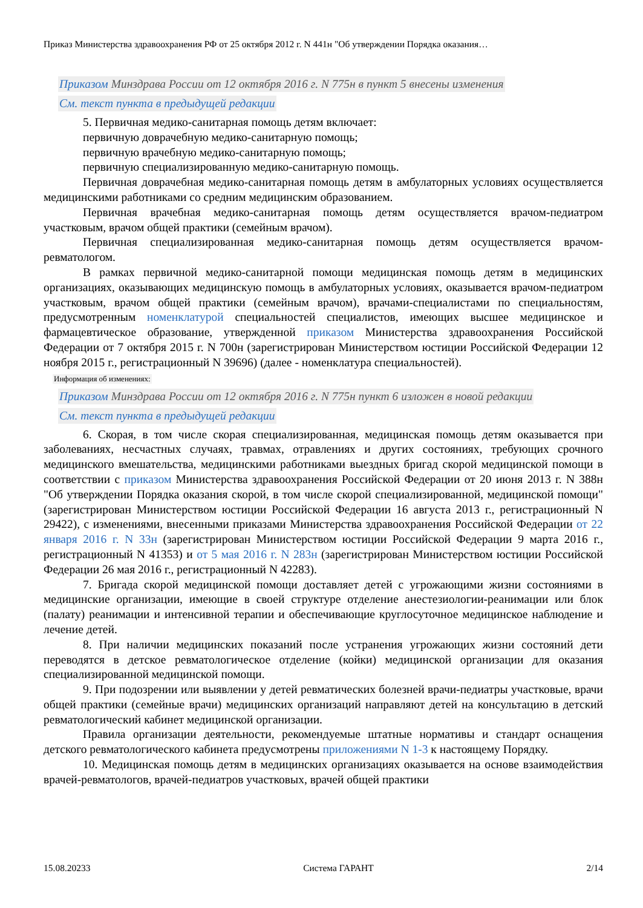Приказ Министерства здравоохранения РФ от 25 октября 2012 г. N 441н "Об утверждении Порядка оказания…
Приказом Минздрава России от 12 октября 2016 г. N 775н в пункт 5 внесены изменения
См. текст пункта в предыдущей редакции
5. Первичная медико-санитарная помощь детям включает:
первичную доврачебную медико-санитарную помощь;
первичную врачебную медико-санитарную помощь;
первичную специализированную медико-санитарную помощь.
Первичная доврачебная медико-санитарная помощь детям в амбулаторных условиях осуществляется медицинскими работниками со средним медицинским образованием.
Первичная врачебная медико-санитарная помощь детям осуществляется врачом-педиатром участковым, врачом общей практики (семейным врачом).
Первичная специализированная медико-санитарная помощь детям осуществляется врачом-ревматологом.
В рамках первичной медико-санитарной помощи медицинская помощь детям в медицинских организациях, оказывающих медицинскую помощь в амбулаторных условиях, оказывается врачом-педиатром участковым, врачом общей практики (семейным врачом), врачами-специалистами по специальностям, предусмотренным номенклатурой специальностей специалистов, имеющих высшее медицинское и фармацевтическое образование, утвержденной приказом Министерства здравоохранения Российской Федерации от 7 октября 2015 г. N 700н (зарегистрирован Министерством юстиции Российской Федерации 12 ноября 2015 г., регистрационный N 39696) (далее - номенклатура специальностей).
Информация об изменениях:
Приказом Минздрава России от 12 октября 2016 г. N 775н пункт 6 изложен в новой редакции
См. текст пункта в предыдущей редакции
6. Скорая, в том числе скорая специализированная, медицинская помощь детям оказывается при заболеваниях, несчастных случаях, травмах, отравлениях и других состояниях, требующих срочного медицинского вмешательства, медицинскими работниками выездных бригад скорой медицинской помощи в соответствии с приказом Министерства здравоохранения Российской Федерации от 20 июня 2013 г. N 388н "Об утверждении Порядка оказания скорой, в том числе скорой специализированной, медицинской помощи" (зарегистрирован Министерством юстиции Российской Федерации 16 августа 2013 г., регистрационный N 29422), с изменениями, внесенными приказами Министерства здравоохранения Российской Федерации от 22 января 2016 г. N 33н (зарегистрирован Министерством юстиции Российской Федерации 9 марта 2016 г., регистрационный N 41353) и от 5 мая 2016 г. N 283н (зарегистрирован Министерством юстиции Российской Федерации 26 мая 2016 г., регистрационный N 42283).
7. Бригада скорой медицинской помощи доставляет детей с угрожающими жизни состояниями в медицинские организации, имеющие в своей структуре отделение анестезиологии-реанимации или блок (палату) реанимации и интенсивной терапии и обеспечивающие круглосуточное медицинское наблюдение и лечение детей.
8. При наличии медицинских показаний после устранения угрожающих жизни состояний дети переводятся в детское ревматологическое отделение (койки) медицинской организации для оказания специализированной медицинской помощи.
9. При подозрении или выявлении у детей ревматических болезней врачи-педиатры участковые, врачи общей практики (семейные врачи) медицинских организаций направляют детей на консультацию в детский ревматологический кабинет медицинской организации.
Правила организации деятельности, рекомендуемые штатные нормативы и стандарт оснащения детского ревматологического кабинета предусмотрены приложениями N 1-3 к настоящему Порядку.
10. Медицинская помощь детям в медицинских организациях оказывается на основе взаимодействия врачей-ревматологов, врачей-педиатров участковых, врачей общей практики
15.08.20233 Система ГАРАНТ 2/14